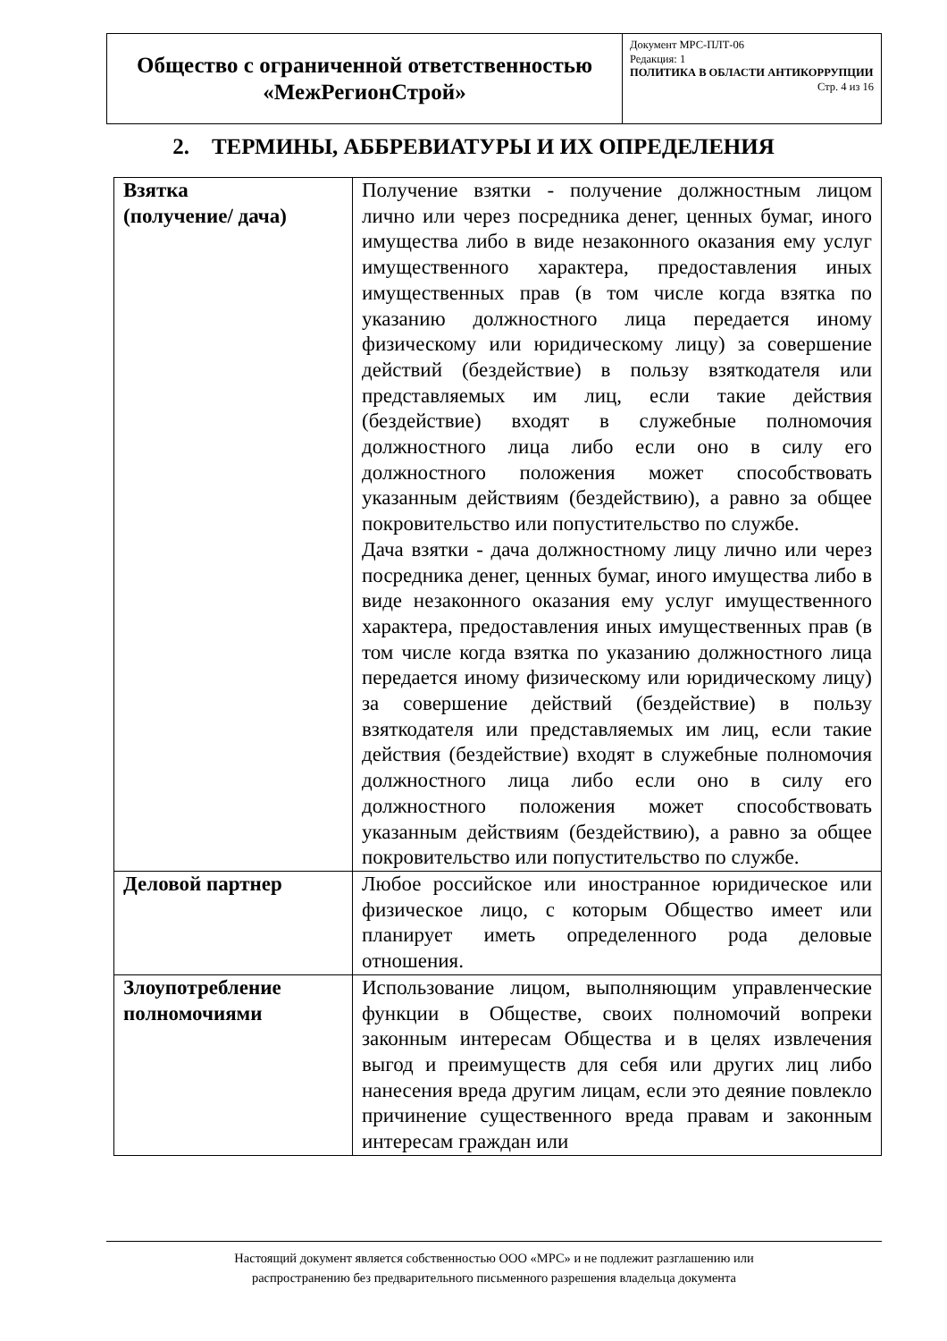| Общество с ограниченной ответственностью «МежРегионСтрой» | Документ МРС-ПЛТ-06 Редакция: 1 ПОЛИТИКА В ОБЛАСТИ АНТИКОРРУПЦИИ Стр. 4 из 16 |
2. ТЕРМИНЫ, АББРЕВИАТУРЫ И ИХ ОПРЕДЕЛЕНИЯ
| Взятка (получение/ дача) | Получение взятки - получение должностным лицом лично или через посредника денег, ценных бумаг, иного имущества либо в виде незаконного оказания ему услуг имущественного характера, предоставления иных имущественных прав (в том числе когда взятка по указанию должностного лица передается иному физическому или юридическому лицу) за совершение действий (бездействие) в пользу взяткодателя или представляемых им лиц, если такие действия (бездействие) входят в служебные полномочия должностного лица либо если оно в силу его должностного положения может способствовать указанным действиям (бездействию), а равно за общее покровительство или попустительство по службе. Дача взятки - дача должностному лицу лично или через посредника денег, ценных бумаг, иного имущества либо в виде незаконного оказания ему услуг имущественного характера, предоставления иных имущественных прав (в том числе когда взятка по указанию должностного лица передается иному физическому или юридическому лицу) за совершение действий (бездействие) в пользу взяткодателя или представляемых им лиц, если такие действия (бездействие) входят в служебные полномочия должностного лица либо если оно в силу его должностного положения может способствовать указанным действиям (бездействию), а равно за общее покровительство или попустительство по службе. |
| Деловой партнер | Любое российское или иностранное юридическое или физическое лицо, с которым Общество имеет или планирует иметь определенного рода деловые отношения. |
| Злоупотребление полномочиями | Использование лицом, выполняющим управленческие функции в Обществе, своих полномочий вопреки законным интересам Общества и в целях извлечения выгод и преимуществ для себя или других лиц либо нанесения вреда другим лицам, если это деяние повлекло причинение существенного вреда правам и законным интересам граждан или |
Настоящий документ является собственностью ООО «МРС» и не подлежит разглашению или
распространению без предварительного письменного разрешения владельца документа